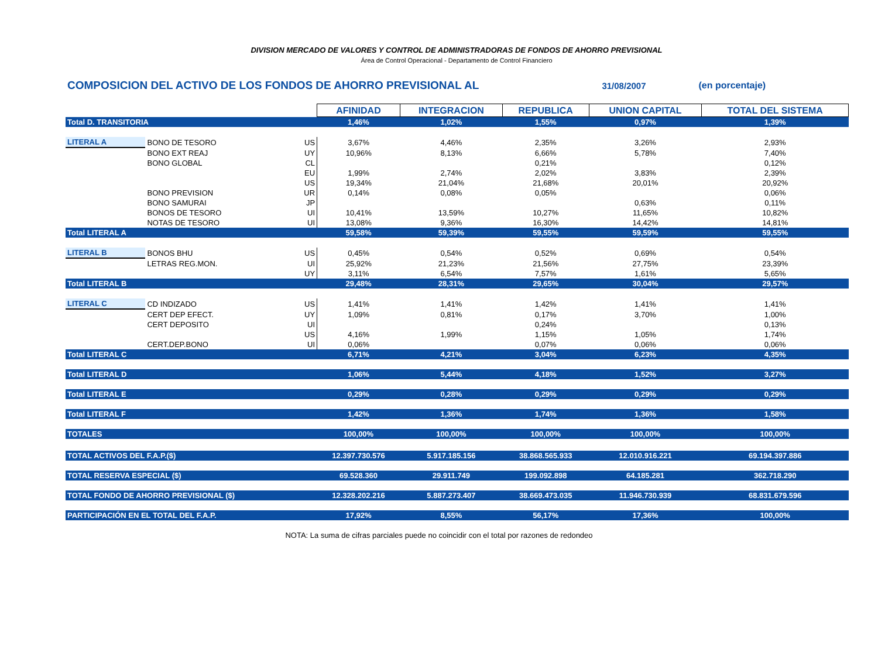DIVISION MERCADO DE VALORES Y CONTROL DE ADMINISTRADORAS DE FONDOS DE AHORRO PREVISIONAL
Área de Control Operacional - Departamento de Control Financiero
COMPOSICION DEL ACTIVO DE LOS FONDOS DE AHORRO PREVISIONAL AL 31/08/2007 (en porcentaje)
| | | | AFINIDAD | INTEGRACION | REPUBLICA | UNION CAPITAL | TOTAL DEL SISTEMA |
| Total D. TRANSITORIA | | | 1,46% | 1,02% | 1,55% | 0,97% | 1,39% |
| LITERAL A | BONO DE TESORO | US | 3,67% | 4,46% | 2,35% | 3,26% | 2,93% |
| | BONO EXT REAJ | UY | 10,96% | 8,13% | 6,66% | 5,78% | 7,40% |
| | BONO GLOBAL | CL | | | 0,21% | | 0,12% |
| | | EU | 1,99% | 2,74% | 2,02% | 3,83% | 2,39% |
| | | US | 19,34% | 21,04% | 21,68% | 20,01% | 20,92% |
| | BONO PREVISION | UR | 0,14% | 0,08% | 0,05% | | 0,06% |
| | BONO SAMURAI | JP | | | | 0,63% | 0,11% |
| | BONOS DE TESORO | UI | 10,41% | 13,59% | 10,27% | 11,65% | 10,82% |
| | NOTAS DE TESORO | UI | 13,08% | 9,36% | 16,30% | 14,42% | 14,81% |
| Total LITERAL A | | | 59,58% | 59,39% | 59,55% | 59,59% | 59,55% |
| LITERAL B | BONOS BHU | US | 0,45% | 0,54% | 0,52% | 0,69% | 0,54% |
| | LETRAS REG.MON. | UI | 25,92% | 21,23% | 21,56% | 27,75% | 23,39% |
| | | UY | 3,11% | 6,54% | 7,57% | 1,61% | 5,65% |
| Total LITERAL B | | | 29,48% | 28,31% | 29,65% | 30,04% | 29,57% |
| LITERAL C | CD INDIZADO | US | 1,41% | 1,41% | 1,42% | 1,41% | 1,41% |
| | CERT DEP EFECT. | UY | 1,09% | 0,81% | 0,17% | 3,70% | 1,00% |
| | CERT DEPOSITO | UI | | | 0,24% | | 0,13% |
| | | US | 4,16% | 1,99% | 1,15% | 1,05% | 1,74% |
| | CERT.DEP.BONO | UI | 0,06% | | 0,07% | 0,06% | 0,06% |
| Total LITERAL C | | | 6,71% | 4,21% | 3,04% | 6,23% | 4,35% |
| Total LITERAL D | | | 1,06% | 5,44% | 4,18% | 1,52% | 3,27% |
| Total LITERAL E | | | 0,29% | 0,28% | 0,29% | 0,29% | 0,29% |
| Total LITERAL F | | | 1,42% | 1,36% | 1,74% | 1,36% | 1,58% |
| TOTALES | | | 100,00% | 100,00% | 100,00% | 100,00% | 100,00% |
| TOTAL ACTIVOS DEL F.A.P.($) | | | 12.397.730.576 | 5.917.185.156 | 38.868.565.933 | 12.010.916.221 | 69.194.397.886 |
| TOTAL RESERVA ESPECIAL ($) | | | 69.528.360 | 29.911.749 | 199.092.898 | 64.185.281 | 362.718.290 |
| TOTAL FONDO DE AHORRO PREVISIONAL ($) | | | 12.328.202.216 | 5.887.273.407 | 38.669.473.035 | 11.946.730.939 | 68.831.679.596 |
| PARTICIPACIÓN EN EL TOTAL DEL F.A.P. | | | 17,92% | 8,55% | 56,17% | 17,36% | 100,00% |
NOTA: La suma de cifras parciales puede no coincidir con el total por razones de redondeo